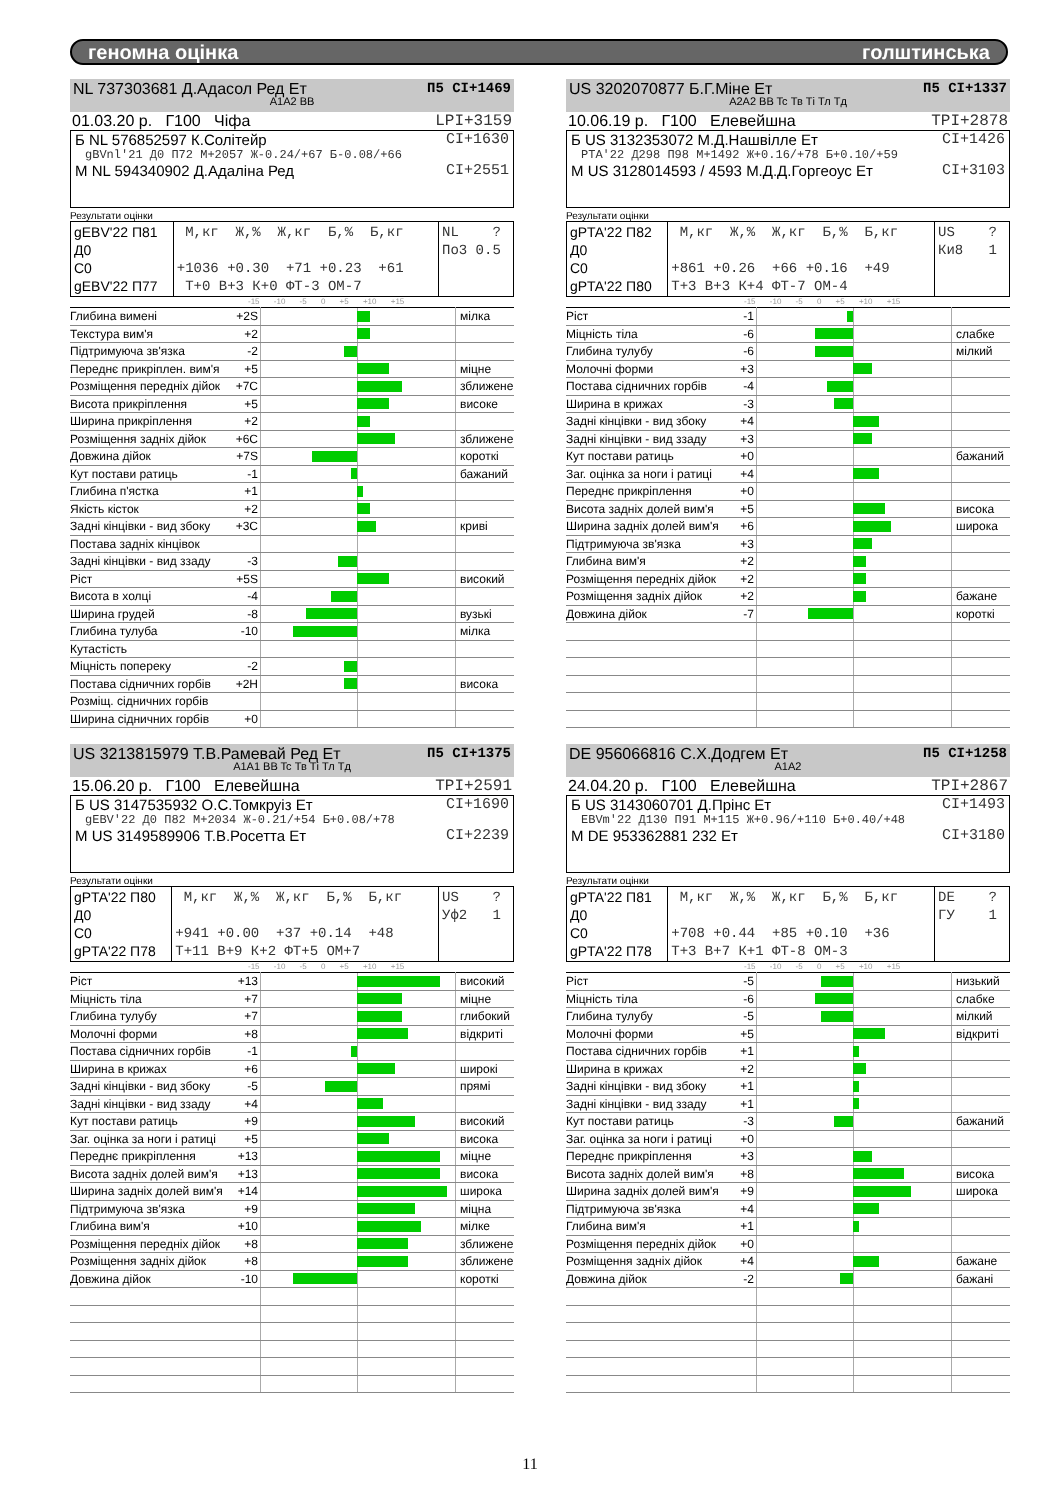геномна оцінка голштинська
NL 737303681 Д.Адасол Ред Ет П5 CI+1469
A1A2 BB
01.03.20 р. Г100 Чіфа LPI+3159
Б NL 576852597 К.Солітейр CI+1630
gBVnl'21 Д0 П72 М+2057 Ж-0.24/+67 Б-0.08/+66
М NL 594340902 Д.Адаліна Ред CI+2551
Результати оцінки
| gEBV'22 П81 Д0 С0 gEBV'22 П77 | М,кг Ж,% Ж,кг Б,% Б,кг +1036 +0.30 +71 +0.23 +61 Т+0 В+3 К+0 ФТ-3 ОМ-7 | NL ? По3 0.5 |
-15 -10 -5 0 +5 +10 +15
| Глибина вимені | +2S | | мілка |
| Текстура вим'я | +2 | | |
| Підтримуюча зв'язка | -2 | | |
| Переднє прикріплен. вим'я | +5 | | міцне |
| Розміщення передніх дійок | +7C | | зближене |
| Висота прикріплення | +5 | | високе |
| Ширина прикріплення | +2 | | |
| Розміщення задніх дійок | +6C | | зближене |
| Довжина дійок | +7S | | короткі |
| Кут постави ратиць | -1 | | бажаний |
| Глибина п'ястка | +1 | | |
| Якість кісток | +2 | | |
| Задні кінцівки - вид збоку | +3C | | криві |
| Постава задніх кінцівок | | | |
| Задні кінцівки - вид ззаду | -3 | | |
| Ріст | +5S | | високий |
| Висота в холці | -4 | | |
| Ширина грудей | -8 | | вузькі |
| Глибина тулуба | -10 | | мілка |
| Кутастість | | | |
| Міцність попереку | -2 | | |
| Постава сідничних горбів | +2H | | висока |
| Розміщ. сідничних горбів | | | |
| Ширина сідничних горбів | +0 | | |
US 3202070877 Б.Г.Міне Ет П5 CI+1337
A2A2 BB Tc Тв Ті Тл Тд
10.06.19 р. Г100 Елевейшна TPI+2878
Б US 3132353072 М.Д.Нашвілле Ет CI+1426
PTA'22 Д298 П98 М+1492 Ж+0.16/+78 Б+0.10/+59
М US 3128014593 / 4593 М.Д.Д.Горгеоус Ет CI+3103
Результати оцінки
| gPTA'22 П82 Д0 С0 gPTA'22 П80 | М,кг Ж,% Ж,кг Б,% Б,кг +861 +0.26 +66 +0.16 +49 Т+3 В+3 К+4 ФТ-7 ОМ-4 | US ? Ки8 1 |
-15 -10 -5 0 +5 +10 +15
| Ріст | -1 | | |
| Міцність тіла | -6 | | слабке |
| Глибина тулубу | -6 | | мілкий |
| Молочні форми | +3 | | |
| Постава сідничних горбів | -4 | | |
| Ширина в крижах | -3 | | |
| Задні кінцівки - вид збоку | +4 | | |
| Задні кінцівки - вид ззаду | +3 | | |
| Кут постави ратиць | +0 | | бажаний |
| Заг. оцінка за ноги і ратиці | +4 | | |
| Переднє прикріплення | +0 | | |
| Висота задніх долей вим'я | +5 | | висока |
| Ширина задніх долей вим'я | +6 | | широка |
| Підтримуюча зв'язка | +3 | | |
| Глибина вим'я | +2 | | |
| Розміщення передніх дійок | +2 | | |
| Розміщення задніх дійок | +2 | | бажане |
| Довжина дійок | -7 | | короткі |
US 3213815979 Т.В.Рамевай Ред Ет П5 CI+1375
A1A1 BB Tc Тв Ті Тл Тд
15.06.20 р. Г100 Елевейшна TPI+2591
Б US 3147535932 О.С.Томкруіз Ет CI+1690
gEBV'22 Д0 П82 М+2034 Ж-0.21/+54 Б+0.08/+78
М US 3149589906 Т.В.Росетта Ет CI+2239
Результати оцінки
| gPTA'22 П80 Д0 С0 gPTA'22 П78 | М,кг Ж,% Ж,кг Б,% Б,кг +941 +0.00 +37 +0.14 +48 Т+11 В+9 К+2 ФТ+5 ОМ+7 | US ? Уф2 1 |
-15 -10 -5 0 +5 +10 +15
| Ріст | +13 | | високий |
| Міцність тіла | +7 | | міцне |
| Глибина тулубу | +7 | | глибокий |
| Молочні форми | +8 | | відкриті |
| Постава сідничних горбів | -1 | | |
| Ширина в крижах | +6 | | широкі |
| Задні кінцівки - вид збоку | -5 | | прямі |
| Задні кінцівки - вид ззаду | +4 | | |
| Кут постави ратиць | +9 | | високий |
| Заг. оцінка за ноги і ратиці | +5 | | висока |
| Переднє прикріплення | +13 | | міцне |
| Висота задніх долей вим'я | +13 | | висока |
| Ширина задніх долей вим'я | +14 | | широка |
| Підтримуюча зв'язка | +9 | | міцна |
| Глибина вим'я | +10 | | мілке |
| Розміщення передніх дійок | +8 | | зближене |
| Розміщення задніх дійок | +8 | | зближене |
| Довжина дійок | -10 | | короткі |
DE 956066816 С.Х.Додгем Ет П5 CI+1258
A1A2
24.04.20 р. Г100 Елевейшна TPI+2867
Б US 3143060701 Д.Прінс Ет CI+1493
EBVm'22 Д130 П91 М+115 Ж+0.96/+110 Б+0.40/+48
М DE 953362881 232 Ет CI+3180
Результати оцінки
| gPTA'22 П81 Д0 С0 gPTA'22 П78 | М,кг Ж,% Ж,кг Б,% Б,кг +708 +0.44 +85 +0.10 +36 Т+3 В+7 К+1 ФТ-8 ОМ-3 | DE ? ГУ 1 |
-15 -10 -5 0 +5 +10 +15
| Ріст | -5 | | низький |
| Міцність тіла | -6 | | слабке |
| Глибина тулубу | -5 | | мілкий |
| Молочні форми | +5 | | відкриті |
| Постава сідничних горбів | +1 | | |
| Ширина в крижах | +2 | | |
| Задні кінцівки - вид збоку | +1 | | |
| Задні кінцівки - вид ззаду | +1 | | |
| Кут постави ратиць | -3 | | бажаний |
| Заг. оцінка за ноги і ратиці | +0 | | |
| Переднє прикріплення | +3 | | |
| Висота задніх долей вим'я | +8 | | висока |
| Ширина задніх долей вим'я | +9 | | широка |
| Підтримуюча зв'язка | +4 | | |
| Глибина вим'я | +1 | | |
| Розміщення передніх дійок | +0 | | |
| Розміщення задніх дійок | +4 | | бажане |
| Довжина дійок | -2 | | бажані |
11